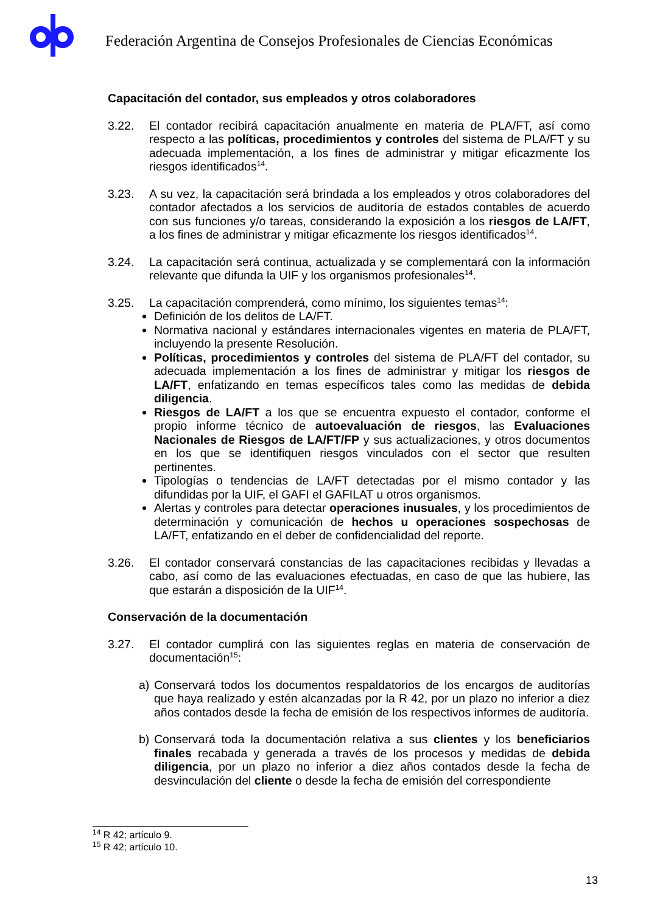Federación Argentina de Consejos Profesionales de Ciencias Económicas
Capacitación del contador, sus empleados y otros colaboradores
3.22. El contador recibirá capacitación anualmente en materia de PLA/FT, así como respecto a las políticas, procedimientos y controles del sistema de PLA/FT y su adecuada implementación, a los fines de administrar y mitigar eficazmente los riesgos identificados<sup>14</sup>.
3.23. A su vez, la capacitación será brindada a los empleados y otros colaboradores del contador afectados a los servicios de auditoría de estados contables de acuerdo con sus funciones y/o tareas, considerando la exposición a los riesgos de LA/FT, a los fines de administrar y mitigar eficazmente los riesgos identificados<sup>14</sup>.
3.24. La capacitación será continua, actualizada y se complementará con la información relevante que difunda la UIF y los organismos profesionales<sup>14</sup>.
3.25. La capacitación comprenderá, como mínimo, los siguientes temas<sup>14</sup>:
Definición de los delitos de LA/FT.
Normativa nacional y estándares internacionales vigentes en materia de PLA/FT, incluyendo la presente Resolución.
Políticas, procedimientos y controles del sistema de PLA/FT del contador, su adecuada implementación a los fines de administrar y mitigar los riesgos de LA/FT, enfatizando en temas específicos tales como las medidas de debida diligencia.
Riesgos de LA/FT a los que se encuentra expuesto el contador, conforme el propio informe técnico de autoevaluación de riesgos, las Evaluaciones Nacionales de Riesgos de LA/FT/FP y sus actualizaciones, y otros documentos en los que se identifiquen riesgos vinculados con el sector que resulten pertinentes.
Tipologías o tendencias de LA/FT detectadas por el mismo contador y las difundidas por la UIF, el GAFI el GAFILAT u otros organismos.
Alertas y controles para detectar operaciones inusuales, y los procedimientos de determinación y comunicación de hechos u operaciones sospechosas de LA/FT, enfatizando en el deber de confidencialidad del reporte.
3.26. El contador conservará constancias de las capacitaciones recibidas y llevadas a cabo, así como de las evaluaciones efectuadas, en caso de que las hubiere, las que estarán a disposición de la UIF<sup>14</sup>.
Conservación de la documentación
3.27. El contador cumplirá con las siguientes reglas en materia de conservación de documentación<sup>15</sup>:
a) Conservará todos los documentos respaldatorios de los encargos de auditorías que haya realizado y estén alcanzadas por la R 42, por un plazo no inferior a diez años contados desde la fecha de emisión de los respectivos informes de auditoría.
b) Conservará toda la documentación relativa a sus clientes y los beneficiarios finales recabada y generada a través de los procesos y medidas de debida diligencia, por un plazo no inferior a diez años contados desde la fecha de desvinculación del cliente o desde la fecha de emisión del correspondiente
<sup>14</sup> R 42; artículo 9.
<sup>15</sup> R 42; artículo 10.
13